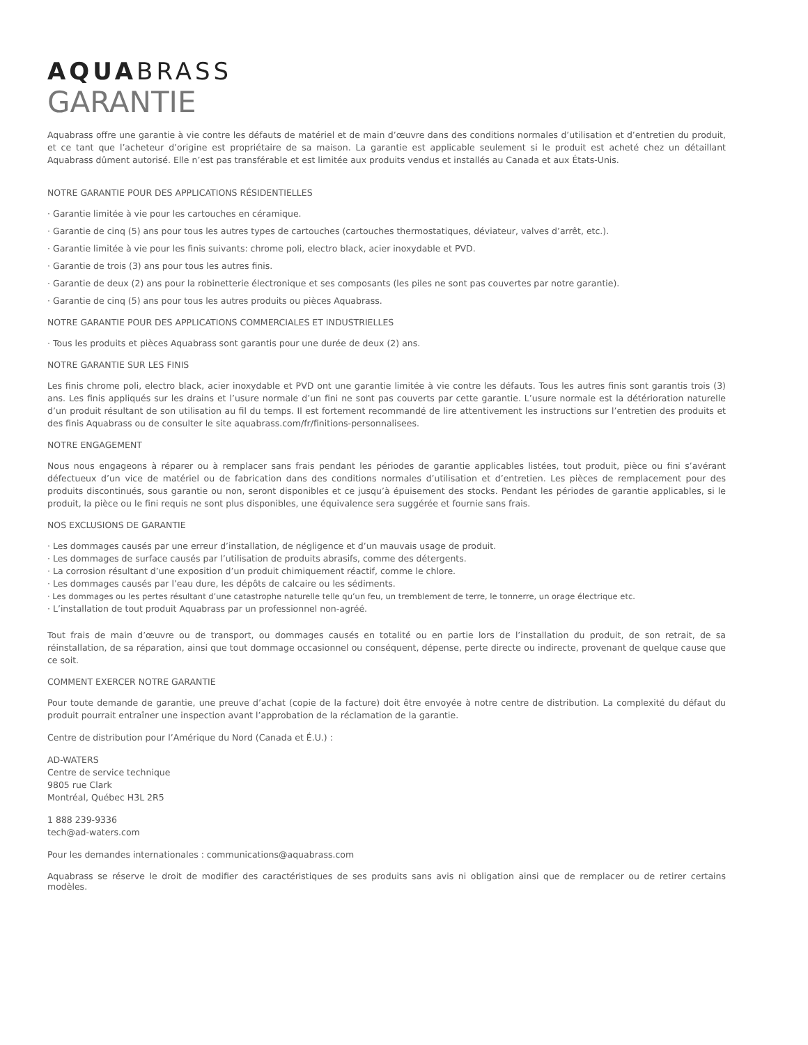AQUA BRASS
GARANTIE
Aquabrass offre une garantie à vie contre les défauts de matériel et de main d’œuvre dans des conditions normales d’utilisation et d’entretien du produit, et ce tant que l’acheteur d’origine est propriétaire de sa maison. La garantie est applicable seulement si le produit est acheté chez un détaillant Aquabrass dûment autorisé. Elle n’est pas transférable et est limitée aux produits vendus et installés au Canada et aux États-Unis.
NOTRE GARANTIE POUR DES APPLICATIONS RÉSIDENTIELLES
· Garantie limitée à vie pour les cartouches en céramique.
· Garantie de cinq (5) ans pour tous les autres types de cartouches (cartouches thermostatiques, déviateur, valves d’arrêt, etc.).
· Garantie limitée à vie pour les finis suivants: chrome poli, electro black, acier inoxydable et PVD.
· Garantie de trois (3) ans pour tous les autres finis.
· Garantie de deux (2) ans pour la robinetterie électronique et ses composants (les piles ne sont pas couvertes par notre garantie).
· Garantie de cinq (5) ans pour tous les autres produits ou pièces Aquabrass.
NOTRE GARANTIE POUR DES APPLICATIONS COMMERCIALES ET INDUSTRIELLES
· Tous les produits et pièces Aquabrass sont garantis pour une durée de deux (2) ans.
NOTRE GARANTIE SUR LES FINIS
Les finis chrome poli, electro black, acier inoxydable et PVD ont une garantie limitée à vie contre les défauts. Tous les autres finis sont garantis trois (3) ans. Les finis appliqués sur les drains et l’usure normale d’un fini ne sont pas couverts par cette garantie. L’usure normale est la détérioration naturelle d’un produit résultant de son utilisation au fil du temps. Il est fortement recommandé de lire attentivement les instructions sur l’entretien des produits et des finis Aquabrass ou de consulter le site aquabrass.com/fr/finitions-personnalisees.
NOTRE ENGAGEMENT
Nous nous engageons à réparer ou à remplacer sans frais pendant les périodes de garantie applicables listées, tout produit, pièce ou fini s’avérant défectueux d’un vice de matériel ou de fabrication dans des conditions normales d’utilisation et d’entretien. Les pièces de remplacement pour des produits discontinués, sous garantie ou non, seront disponibles et ce jusqu’à épuisement des stocks. Pendant les périodes de garantie applicables, si le produit, la pièce ou le fini requis ne sont plus disponibles, une équivalence sera suggérée et fournie sans frais.
NOS EXCLUSIONS DE GARANTIE
· Les dommages causés par une erreur d’installation, de négligence et d’un mauvais usage de produit.
· Les dommages de surface causés par l’utilisation de produits abrasifs, comme des détergents.
· La corrosion résultant d’une exposition d’un produit chimiquement réactif, comme le chlore.
· Les dommages causés par l’eau dure, les dépôts de calcaire ou les sédiments.
· Les dommages ou les pertes résultant d’une catastrophe naturelle telle qu’un feu, un tremblement de terre, le tonnerre, un orage électrique etc.
· L’installation de tout produit Aquabrass par un professionnel non-agréé.
Tout frais de main d’œuvre ou de transport, ou dommages causés en totalité ou en partie lors de l’installation du produit, de son retrait, de sa réinstallation, de sa réparation, ainsi que tout dommage occasionnel ou conséquent, dépense, perte directe ou indirecte, provenant de quelque cause que ce soit.
COMMENT EXERCER NOTRE GARANTIE
Pour toute demande de garantie, une preuve d’achat (copie de la facture) doit être envoyée à notre centre de distribution. La complexité du défaut du produit pourrait entraîner une inspection avant l’approbation de la réclamation de la garantie.
Centre de distribution pour l’Amérique du Nord (Canada et É.U.) :
AD-WATERS
Centre de service technique
9805 rue Clark
Montréal, Québec H3L 2R5
1 888 239-9336
tech@ad-waters.com
Pour les demandes internationales : communications@aquabrass.com
Aquabrass se réserve le droit de modifier des caractéristiques de ses produits sans avis ni obligation ainsi que de remplacer ou de retirer certains modèles.